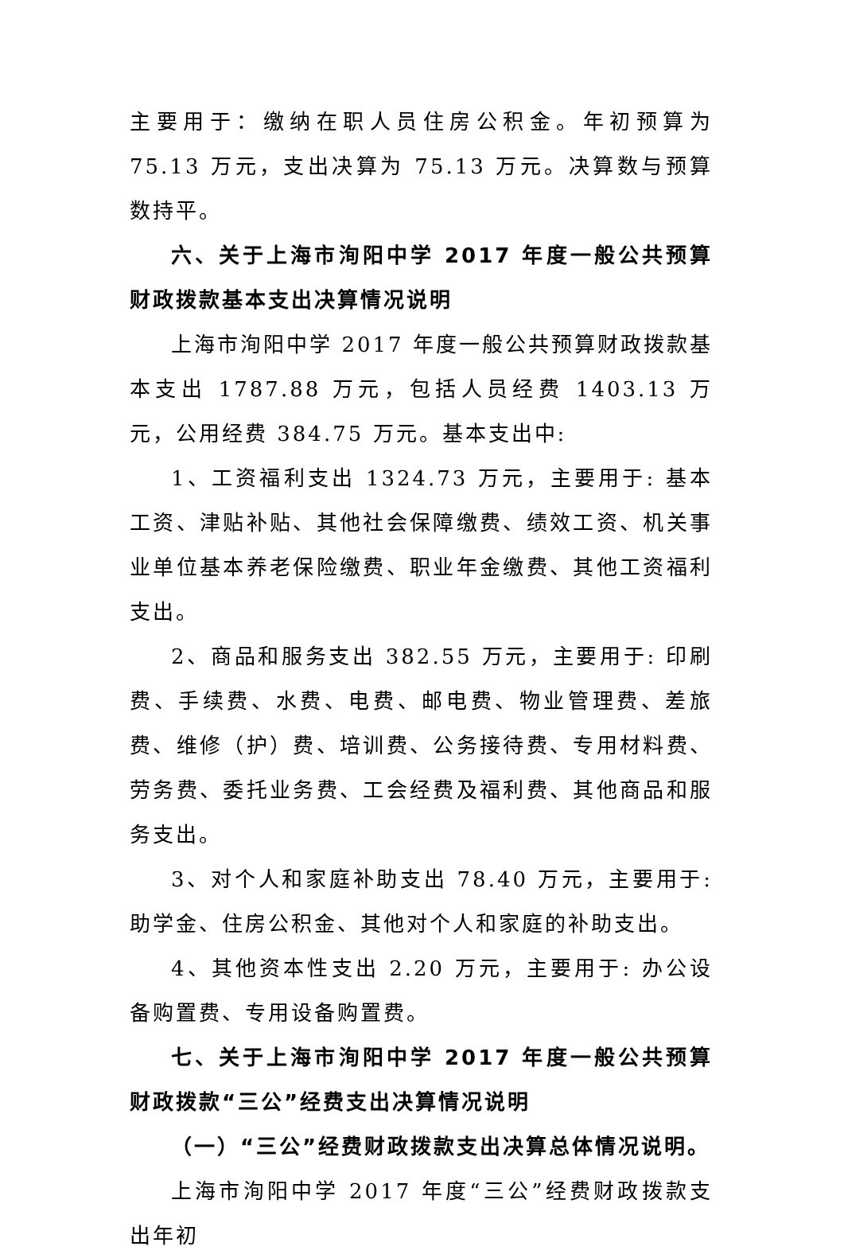主要用于：缴纳在职人员住房公积金。年初预算为 75.13 万元，支出决算为 75.13 万元。决算数与预算数持平。
六、关于上海市洵阳中学 2017 年度一般公共预算财政拨款基本支出决算情况说明
上海市洵阳中学 2017 年度一般公共预算财政拨款基本支出 1787.88 万元，包括人员经费 1403.13 万元，公用经费 384.75 万元。基本支出中:
1、工资福利支出 1324.73 万元，主要用于: 基本工资、津贴补贴、其他社会保障缴费、绩效工资、机关事业单位基本养老保险缴费、职业年金缴费、其他工资福利支出。
2、商品和服务支出 382.55 万元，主要用于: 印刷费、手续费、水费、电费、邮电费、物业管理费、差旅费、维修（护）费、培训费、公务接待费、专用材料费、劳务费、委托业务费、工会经费及福利费、其他商品和服务支出。
3、对个人和家庭补助支出 78.40 万元，主要用于: 助学金、住房公积金、其他对个人和家庭的补助支出。
4、其他资本性支出 2.20 万元，主要用于: 办公设备购置费、专用设备购置费。
七、关于上海市洵阳中学 2017 年度一般公共预算财政拨款“三公”经费支出决算情况说明
（一）“三公”经费财政拨款支出决算总体情况说明。
上海市洵阳中学 2017 年度“三公”经费财政拨款支出年初